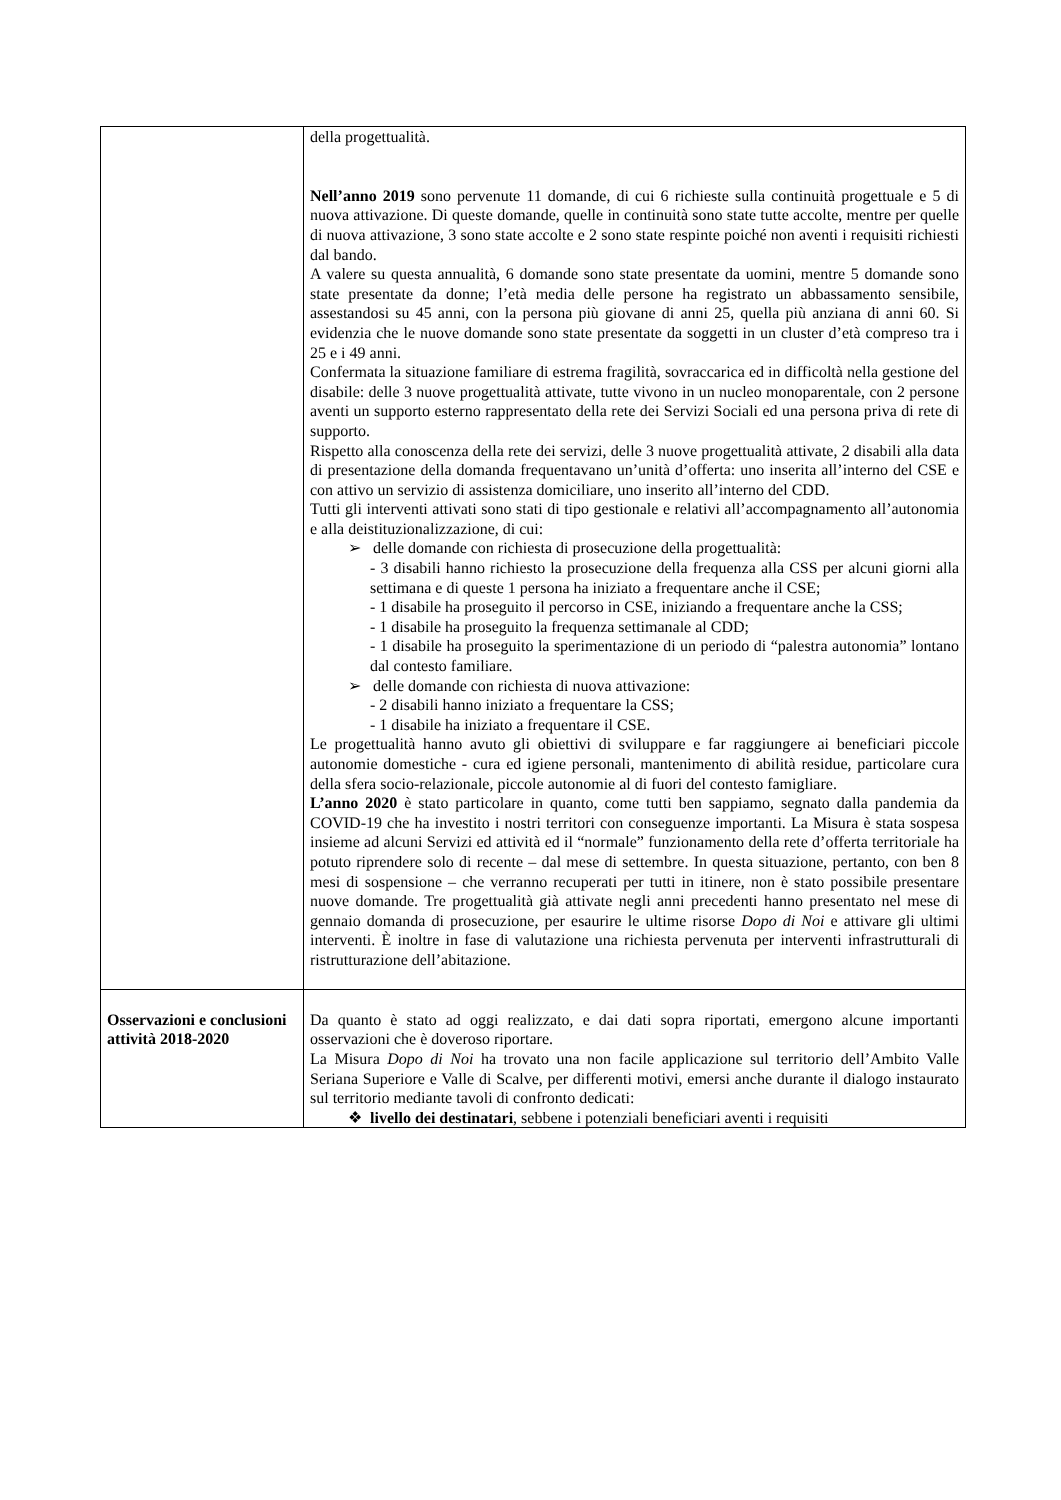| | della progettualità. Nell’anno 2019 sono pervenute 11 domande, di cui 6 richieste sulla continuità progettuale e 5 di nuova attivazione. Di queste domande, quelle in continuità sono state tutte accolte, mentre per quelle di nuova attivazione, 3 sono state accolte e 2 sono state respinte poiché non aventi i requisiti richiesti dal bando. A valere su questa annualità, 6 domande sono state presentate da uomini, mentre 5 domande sono state presentate da donne; l’età media delle persone ha registrato un abbassamento sensibile, assestandosi su 45 anni, con la persona più giovane di anni 25, quella più anziana di anni 60. Si evidenzia che le nuove domande sono state presentate da soggetti in un cluster d’età compreso tra i 25 e i 49 anni. Confermata la situazione familiare di estrema fragilità, sovraccarica ed in difficoltà nella gestione del disabile: delle 3 nuove progettualità attivate, tutte vivono in un nucleo monoparentale, con 2 persone aventi un supporto esterno rappresentato della rete dei Servizi Sociali ed una persona priva di rete di supporto. Rispetto alla conoscenza della rete dei servizi, delle 3 nuove progettualità attivate, 2 disabili alla data di presentazione della domanda frequentavano un’unità d’offerta: uno inserita all’interno del CSE e con attivo un servizio di assistenza domiciliare, uno inserito all’interno del CDD. Tutti gli interventi attivati sono stati di tipo gestionale e relativi all’accompagnamento all’autonomia e alla deistituzionalizzazione, di cui: ➢ delle domande con richiesta di prosecuzione della progettualità: - 3 disabili hanno richiesto la prosecuzione della frequenza alla CSS per alcuni giorni alla settimana e di queste 1 persona ha iniziato a frequentare anche il CSE; - 1 disabile ha proseguito il percorso in CSE, iniziando a frequentare anche la CSS; - 1 disabile ha proseguito la frequenza settimanale al CDD; - 1 disabile ha proseguito la sperimentazione di un periodo di “palestra autonomia” lontano dal contesto familiare. ➢ delle domande con richiesta di nuova attivazione: - 2 disabili hanno iniziato a frequentare la CSS; - 1 disabile ha iniziato a frequentare il CSE. Le progettualità hanno avuto gli obiettivi di sviluppare e far raggiungere ai beneficiari piccole autonomie domestiche - cura ed igiene personali, mantenimento di abilità residue, particolare cura della sfera socio-relazionale, piccole autonomie al di fuori del contesto famigliare. L’anno 2020 è stato particolare in quanto, come tutti ben sappiamo, segnato dalla pandemia da COVID-19 che ha investito i nostri territori con conseguenze importanti. La Misura è stata sospesa insieme ad alcuni Servizi ed attività ed il “normale” funzionamento della rete d’offerta territoriale ha potuto riprendere solo di recente – dal mese di settembre. In questa situazione, pertanto, con ben 8 mesi di sospensione – che verranno recuperati per tutti in itinere, non è stato possibile presentare nuove domande. Tre progettualità già attivate negli anni precedenti hanno presentato nel mese di gennaio domanda di prosecuzione, per esaurire le ultime risorse Dopo di Noi e attivare gli ultimi interventi. È inoltre in fase di valutazione una richiesta pervenuta per interventi infrastrutturali di ristrutturazione dell’abitazione. |
| Osservazioni e conclusioni attività 2018-2020 | Da quanto è stato ad oggi realizzato, e dai dati sopra riportati, emergono alcune importanti osservazioni che è doveroso riportare. La Misura Dopo di Noi ha trovato una non facile applicazione sul territorio dell’Ambito Valle Seriana Superiore e Valle di Scalve, per differenti motivi, emersi anche durante il dialogo instaurato sul territorio mediante tavoli di confronto dedicati: ❖ livello dei destinatari , sebbene i potenziali beneficiari aventi i requisiti |